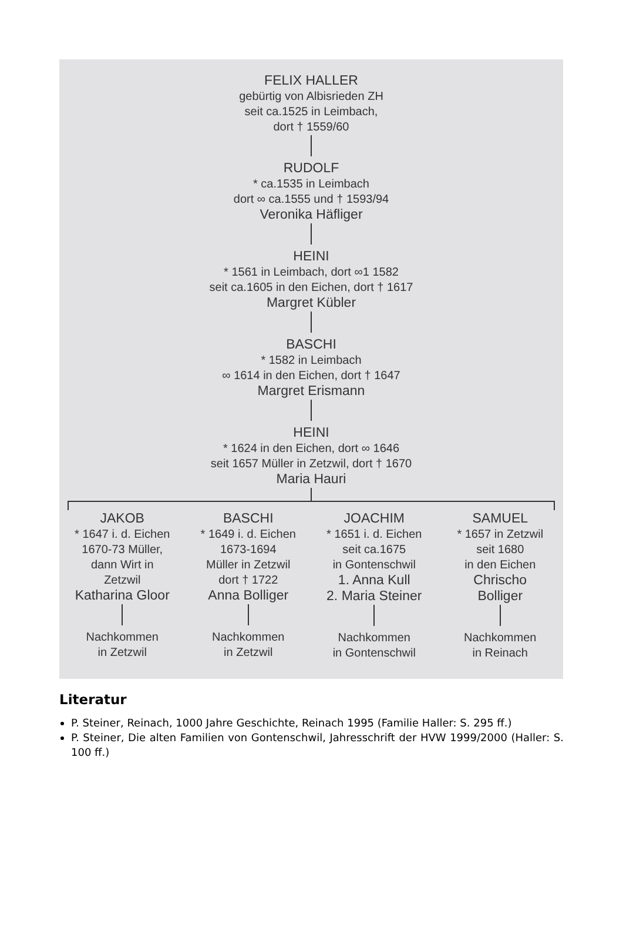FELIX HALLER
gebürtig von Albisrieden ZH
seit ca.1525 in Leimbach,
dort † 1559/60
RUDOLF
* ca.1535 in Leimbach
dort ∞ ca.1555 und † 1593/94
Veronika Häfliger
HEINI
* 1561 in Leimbach, dort ∞1 1582
seit ca.1605 in den Eichen, dort † 1617
Margret Kübler
BASCHI
* 1582 in Leimbach
∞ 1614 in den Eichen, dort † 1647
Margret Erismann
HEINI
* 1624 in den Eichen, dort ∞ 1646
seit 1657 Müller in Zetzwil, dort † 1670
Maria Hauri
JAKOB
* 1647 i. d. Eichen
1670-73 Müller,
dann Wirt in
Zetzwil
Katharina Gloor
Nachkommen
in Zetzwil
BASCHI
* 1649 i. d. Eichen
1673-1694
Müller in Zetzwil
dort † 1722
Anna Bolliger
Nachkommen
in Zetzwil
JOACHIM
* 1651 i. d. Eichen
seit ca.1675
in Gontenschwil
1. Anna Kull
2. Maria Steiner
Nachkommen
in Gontenschwil
SAMUEL
* 1657 in Zetzwil
seit 1680
in den Eichen
Chrischo
Bolliger
Nachkommen
in Reinach
Literatur
P. Steiner, Reinach, 1000 Jahre Geschichte, Reinach 1995 (Familie Haller: S. 295 ff.)
P. Steiner, Die alten Familien von Gontenschwil, Jahresschrift der HVW 1999/2000 (Haller: S. 100 ff.)